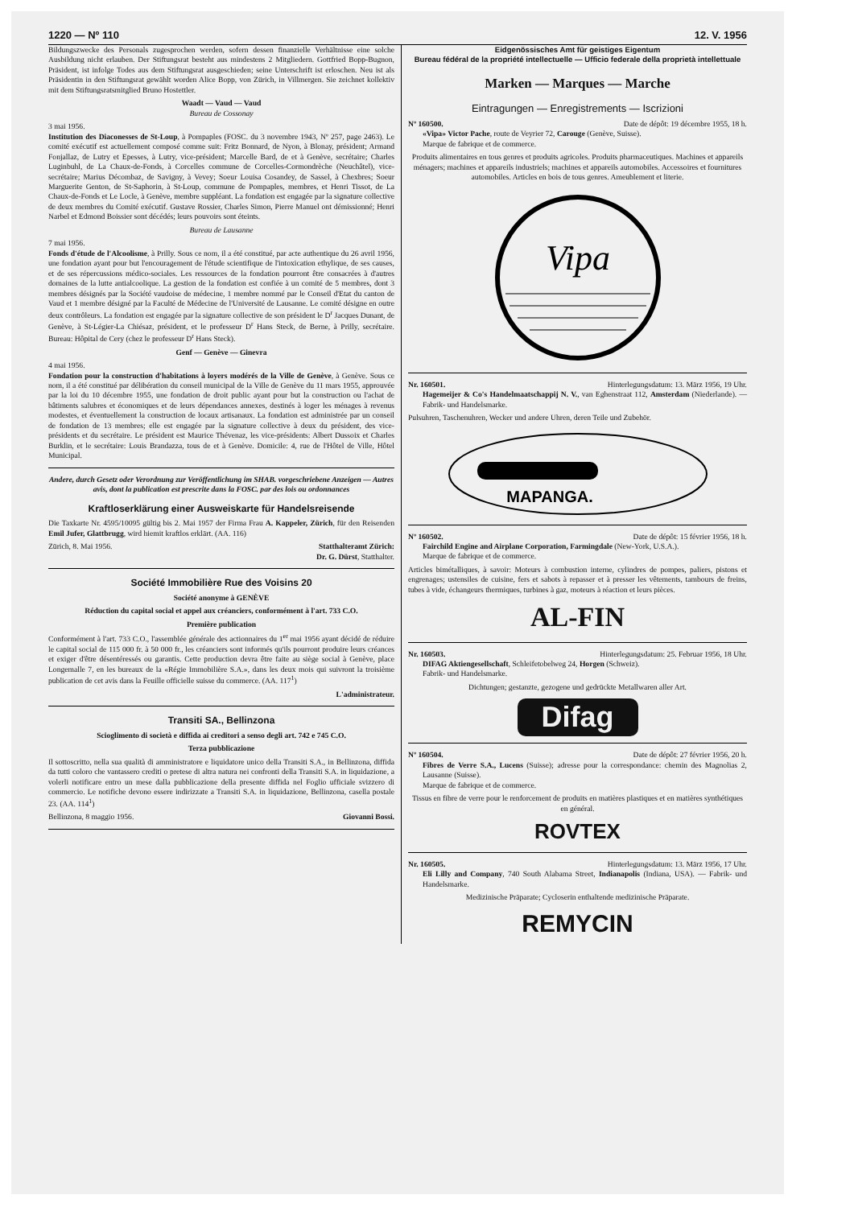1220 — Nº 110 12. V. 1956
Bildungszwecke des Personals zugesprochen werden, sofern dessen finanzielle Verhältnisse eine solche Ausbildung nicht erlauben. Der Stiftungsrat besteht aus mindestens 2 Mitgliedern. Gottfried Bopp-Bugnon, Präsident, ist infolge Todes aus dem Stiftungsrat ausgeschieden; seine Unterschrift ist erloschen. Neu ist als Präsidentin in den Stiftungsrat gewählt worden Alice Bopp, von Zürich, in Villmergen. Sie zeichnet kollektiv mit dem Stiftungsratsmitglied Bruno Hostettler.
Waadt — Vaud — Vaud
Bureau de Cossonay
3 mai 1956.
Institution des Diaconesses de St-Loup, à Pompaples (FOSC. du 3 novembre 1943, Nº 257, page 2463). Le comité exécutif est actuellement composé comme suit: Fritz Bonnard, de Nyon, à Blonay, président; Armand Fonjallaz, de Lutry et Epesses, à Lutry, vice-président; Marcelle Bard, de et à Genève, secrétaire; Charles Luginbuhl, de La Chaux-de-Fonds, à Corcelles commune de Corcelles-Cormondrèche (Neuchâtel), vice-secrétaire; Marius Décombaz, de Savigny, à Vevey; Soeur Louisa Cosandey, de Sassel, à Chexbres; Soeur Marguerite Genton, de St-Saphorin, à St-Loup, commune de Pompaples, membres, et Henri Tissot, de La Chaux-de-Fonds et Le Locle, à Genève, membre suppléant. La fondation est engagée par la signature collective de deux membres du Comité exécutif. Gustave Rossier, Charles Simon, Pierre Manuel ont démissionné; Henri Narbel et Edmond Boissier sont décédés; leurs pouvoirs sont éteints.
Bureau de Lausanne
7 mai 1956.
Fonds d'étude de l'Alcoolisme, à Prilly. Sous ce nom, il a été constitué, par acte authentique du 26 avril 1956, une fondation ayant pour but l'encouragement de l'étude scientifique de l'intoxication ethylique, de ses causes, et de ses répercussions médico-sociales. Les ressources de la fondation pourront être consacrées à d'autres domaines de la lutte antialcoolique. La gestion de la fondation est confiée à un comité de 5 membres, dont 3 membres désignés par la Société vaudoise de médecine, 1 membre nommé par le Conseil d'Etat du canton de Vaud et 1 membre désigné par la Faculté de Médecine de l'Université de Lausanne. Le comité désigne en outre deux contrôleurs. La fondation est engagée par la signature collective de son président le D<sup>r</sup> Jacques Dunant, de Genève, à St-Légier-La Chiésaz, président, et le professeur D<sup>r</sup> Hans Steck, de Berne, à Prilly, secrétaire. Bureau: Hôpital de Cery (chez le professeur D<sup>r</sup> Hans Steck).
Genf — Genève — Ginevra
4 mai 1956.
Fondation pour la construction d'habitations à loyers modérés de la Ville de Genève, à Genève. Sous ce nom, il a été constitué par délibération du conseil municipal de la Ville de Genève du 11 mars 1955, approuvée par la loi du 10 décembre 1955, une fondation de droit public ayant pour but la construction ou l'achat de bâtiments salubres et économiques et de leurs dépendances annexes, destinés à loger les ménages à revenus modestes, et éventuellement la construction de locaux artisanaux. La fondation est administrée par un conseil de fondation de 13 membres; elle est engagée par la signature collective à deux du président, des vice-présidents et du secrétaire. Le président est Maurice Thévenaz, les vice-présidents: Albert Dussoix et Charles Burklin, et le secrétaire: Louis Brandazza, tous de et à Genève. Domicile: 4, rue de l'Hôtel de Ville, Hôtel Municipal.
Andere, durch Gesetz oder Verordnung zur Veröffentlichung im SHAB. vorgeschriebene Anzeigen — Autres avis, dont la publication est prescrite dans la FOSC. par des lois ou ordonnances
Kraftloserklärung einer Ausweiskarte für Handelsreisende
Die Taxkarte Nr. 4595/10095 gültig bis 2. Mai 1957 der Firma Frau A. Kappeler, Zürich, für den Reisenden Emil Jufer, Glattbrugg, wird hiemit kraftlos erklärt. (AA. 116)
Zürich, 8. Mai 1956. Statthalteramt Zürich:
Dr. G. Dürst, Statthalter.
Société Immobilière Rue des Voisins 20
Société anonyme à GENÈVE
Réduction du capital social et appel aux créanciers, conformément à l'art. 733 C.O.
Première publication
Conformément à l'art. 733 C.O., l'assemblée générale des actionnaires du 1<sup>er</sup> mai 1956 ayant décidé de réduire le capital social de 115 000 fr. à 50 000 fr., les créanciers sont informés qu'ils pourront produire leurs créances et exiger d'être désentéressés ou garantis. Cette production devra être faite au siège social à Genève, place Longemalle 7, en les bureaux de la «Régie Immobilière S.A.», dans les deux mois qui suivront la troisième publication de cet avis dans la Feuille officielle suisse du commerce. (AA. 117<sup>1</sup>)
L'administrateur.
Transiti SA., Bellinzona
Scioglimento di società e diffida ai creditori a senso degli art. 742 e 745 C.O.
Terza pubblicazione
Il sottoscritto, nella sua qualità di amministratore e liquidatore unico della Transiti S.A., in Bellinzona, diffida da tutti coloro che vantassero crediti o pretese di altra natura nei confronti della Transiti S.A. in liquidazione, a volerli notificare entro un mese dalla pubblicazione della presente diffida nel Foglio ufficiale svizzero di commercio. Le notifiche devono essere indirizzate a Transiti S.A. in liquidazione, Bellinzona, casella postale 23. (AA. 114<sup>1</sup>)
Bellinzona, 8 maggio 1956. Giovanni Bossi.
Eidgenössisches Amt für geistiges Eigentum
Bureau fédéral de la propriété intellectuelle — Ufficio federale della proprietà intellettuale
Marken — Marques — Marche
Eintragungen — Enregistrements — Iscrizioni
Nº 160500. Date de dépôt: 19 décembre 1955, 18 h.
«Vipa» Victor Pache, route de Veyrier 72, Carouge (Genève, Suisse).
Marque de fabrique et de commerce.
Produits alimentaires en tous genres et produits agricoles. Produits pharmaceutiques. Machines et appareils ménagers; machines et appareils industriels; machines et appareils automobiles. Accessoires et fournitures automobiles. Articles en bois de tous genres. Ameublement et literie.
Vipa
Nr. 160501. Hinterlegungsdatum: 13. März 1956, 19 Uhr.
Hagemeijer & Co's Handelmaatschappij N. V., van Eghenstraat 112, Amsterdam (Niederlande). — Fabrik- und Handelsmarke.
Pulsuhren, Taschenuhren, Wecker und andere Uhren, deren Teile und Zubehör.
MAPANGA.
Nº 160502. Date de dépôt: 15 février 1956, 18 h.
Fairchild Engine and Airplane Corporation, Farmingdale (New-York, U.S.A.).
Marque de fabrique et de commerce.
Articles bimétalliques, à savoir: Moteurs à combustion interne, cylindres de pompes, paliers, pistons et engrenages; ustensiles de cuisine, fers et sabots à repasser et à presser les vêtements, tambours de freins, tubes à vide, échangeurs thermiques, turbines à gaz, moteurs à réaction et leurs pièces.
AL-FIN
Nr. 160503. Hinterlegungsdatum: 25. Februar 1956, 18 Uhr.
DIFAG Aktiengesellschaft, Schleifetobelweg 24, Horgen (Schweiz).
Fabrik- und Handelsmarke.
Dichtungen; gestanzte, gezogene und gedrückte Metallwaren aller Art.
Difag
Nº 160504. Date de dépôt: 27 février 1956, 20 h.
Fibres de Verre S.A., Lucens (Suisse); adresse pour la correspondance: chemin des Magnolias 2, Lausanne (Suisse).
Marque de fabrique et de commerce.
Tissus en fibre de verre pour le renforcement de produits en matières plastiques et en matières synthétiques en général.
ROVTEX
Nr. 160505. Hinterlegungsdatum: 13. März 1956, 17 Uhr.
Eli Lilly and Company, 740 South Alabama Street, Indianapolis (Indiana, USA). — Fabrik- und Handelsmarke.
Medizinische Präparate; Cycloserin enthaltende medizinische Präparate.
REMYCIN